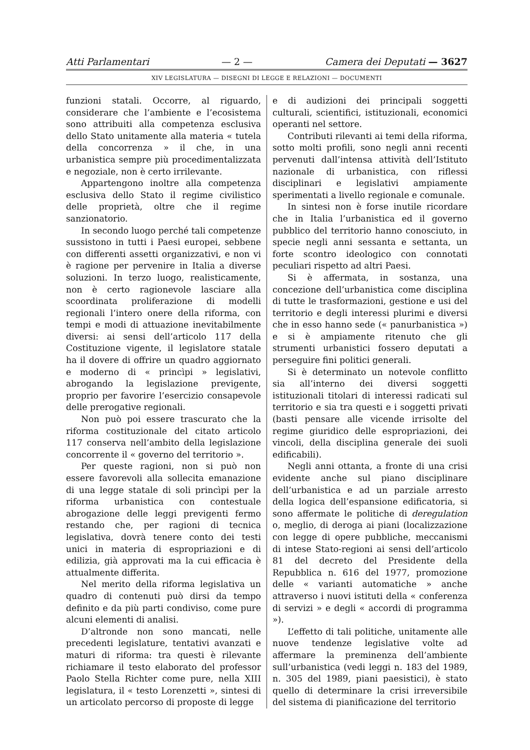Atti Parlamentari — 2 — Camera dei Deputati — 3627
XIV LEGISLATURA — DISEGNI DI LEGGE E RELAZIONI — DOCUMENTI
funzioni statali. Occorre, al riguardo, considerare che l’ambiente e l’ecosistema sono attribuiti alla competenza esclusiva dello Stato unitamente alla materia « tutela della concorrenza » il che, in una urbanistica sempre più procedimentalizzata e negoziale, non è certo irrilevante.
Appartengono inoltre alla competenza esclusiva dello Stato il regime civilistico delle proprietà, oltre che il regime sanzionatorio.
In secondo luogo perché tali competenze sussistono in tutti i Paesi europei, sebbene con differenti assetti organizzativi, e non vi è ragione per pervenire in Italia a diverse soluzioni. In terzo luogo, realisticamente, non è certo ragionevole lasciare alla scoordinata proliferazione di modelli regionali l’intero onere della riforma, con tempi e modi di attuazione inevitabilmente diversi: ai sensi dell’articolo 117 della Costituzione vigente, il legislatore statale ha il dovere di offrire un quadro aggiornato e moderno di « princìpi » legislativi, abrogando la legislazione previgente, proprio per favorire l’esercizio consapevole delle prerogative regionali.
Non può poi essere trascurato che la riforma costituzionale del citato articolo 117 conserva nell’ambito della legislazione concorrente il « governo del territorio ».
Per queste ragioni, non si può non essere favorevoli alla sollecita emanazione di una legge statale di soli princìpi per la riforma urbanistica con contestuale abrogazione delle leggi previgenti fermo restando che, per ragioni di tecnica legislativa, dovrà tenere conto dei testi unici in materia di espropriazioni e di edilizia, già approvati ma la cui efficacia è attualmente differita.
Nel merito della riforma legislativa un quadro di contenuti può dirsi da tempo definito e da più parti condiviso, come pure alcuni elementi di analisi.
D’altronde non sono mancati, nelle precedenti legislature, tentativi avanzati e maturi di riforma: tra questi è rilevante richiamare il testo elaborato del professor Paolo Stella Richter come pure, nella XIII legislatura, il « testo Lorenzetti », sintesi di un articolato percorso di proposte di legge
e di audizioni dei principali soggetti culturali, scientifici, istituzionali, economici operanti nel settore.
Contributi rilevanti ai temi della riforma, sotto molti profili, sono negli anni recenti pervenuti dall’intensa attività dell’Istituto nazionale di urbanistica, con riflessi disciplinari e legislativi ampiamente sperimentati a livello regionale e comunale.
In sintesi non è forse inutile ricordare che in Italia l’urbanistica ed il governo pubblico del territorio hanno conosciuto, in specie negli anni sessanta e settanta, un forte scontro ideologico con connotati peculiari rispetto ad altri Paesi.
Si è affermata, in sostanza, una concezione dell’urbanistica come disciplina di tutte le trasformazioni, gestione e usi del territorio e degli interessi plurimi e diversi che in esso hanno sede (« panurbanistica ») e si è ampiamente ritenuto che gli strumenti urbanistici fossero deputati a perseguire fini politici generali.
Si è determinato un notevole conflitto sia all’interno dei diversi soggetti istituzionali titolari di interessi radicati sul territorio e sia tra questi e i soggetti privati (basti pensare alle vicende irrisolte del regime giuridico delle espropriazioni, dei vincoli, della disciplina generale dei suoli edificabili).
Negli anni ottanta, a fronte di una crisi evidente anche sul piano disciplinare dell’urbanistica e ad un parziale arresto della logica dell’espansione edificatoria, si sono affermate le politiche di deregulation o, meglio, di deroga ai piani (localizzazione con legge di opere pubbliche, meccanismi di intese Stato-regioni ai sensi dell’articolo 81 del decreto del Presidente della Repubblica n. 616 del 1977, promozione delle « varianti automatiche » anche attraverso i nuovi istituti della « conferenza di servizi » e degli « accordi di programma »).
L’effetto di tali politiche, unitamente alle nuove tendenze legislative volte ad affermare la preminenza dell’ambiente sull’urbanistica (vedi leggi n. 183 del 1989, n. 305 del 1989, piani paesistici), è stato quello di determinare la crisi irreversibile del sistema di pianificazione del territorio